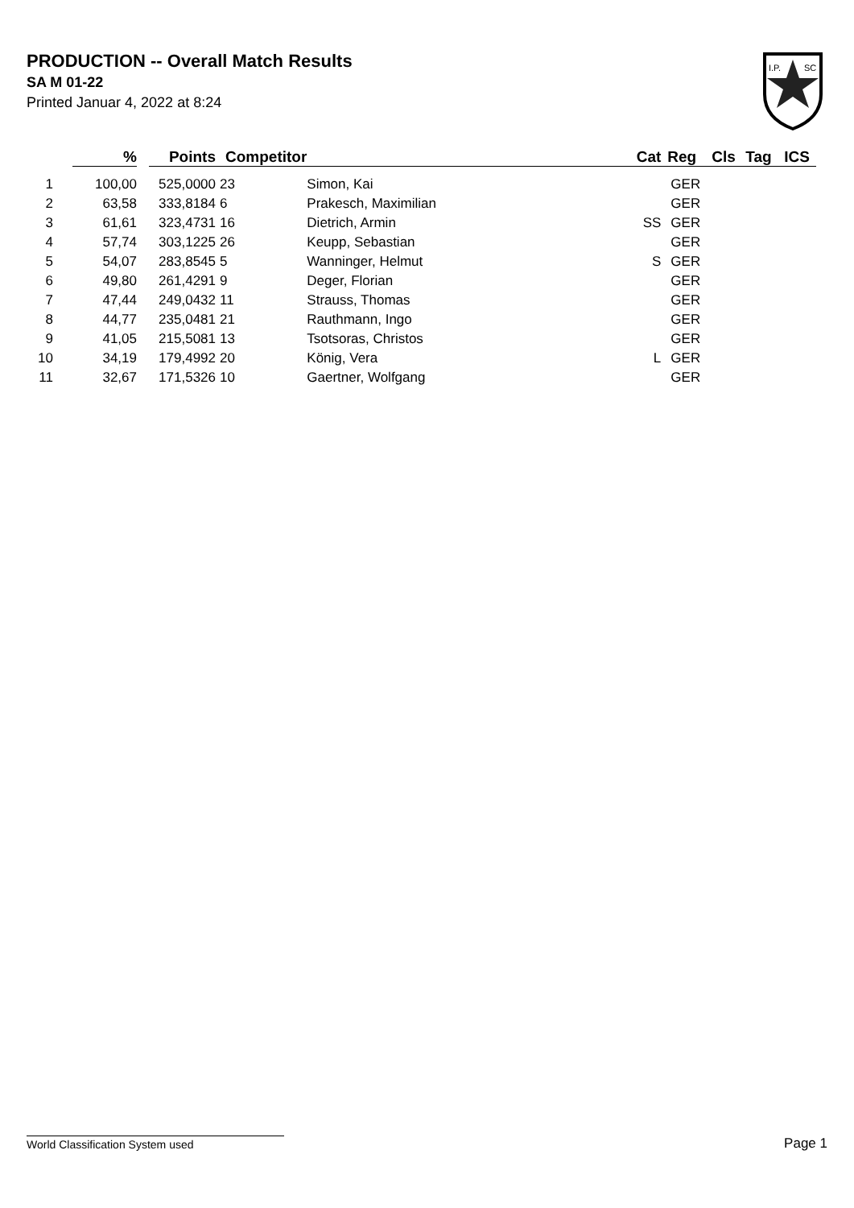PRODUCTION -- Overall Match Results
SA M 01-22
Printed Januar 4, 2022 at 8:24
I.P.
SC
| | % | | Points | Competitor | | Cat | Reg | Cls | Tag | ICS |
| --- | --- | --- | --- | --- | --- | --- | --- | --- | --- | --- |
| 1 | 100,00 | | 525,0000 | 23 | Simon, Kai | | GER | | | |
| 2 | 63,58 | | 333,8184 | 6 | Prakesch, Maximilian | | GER | | | |
| 3 | 61,61 | | 323,4731 | 16 | Dietrich, Armin | SS | GER | | | |
| 4 | 57,74 | | 303,1225 | 26 | Keupp, Sebastian | | GER | | | |
| 5 | 54,07 | | 283,8545 | 5 | Wanninger, Helmut | S | GER | | | |
| 6 | 49,80 | | 261,4291 | 9 | Deger, Florian | | GER | | | |
| 7 | 47,44 | | 249,0432 | 11 | Strauss, Thomas | | GER | | | |
| 8 | 44,77 | | 235,0481 | 21 | Rauthmann, Ingo | | GER | | | |
| 9 | 41,05 | | 215,5081 | 13 | Tsotsoras, Christos | | GER | | | |
| 10 | 34,19 | | 179,4992 | 20 | König, Vera | L | GER | | | |
| 11 | 32,67 | | 171,5326 | 10 | Gaertner, Wolfgang | | GER | | | |
World Classification System used Page 1